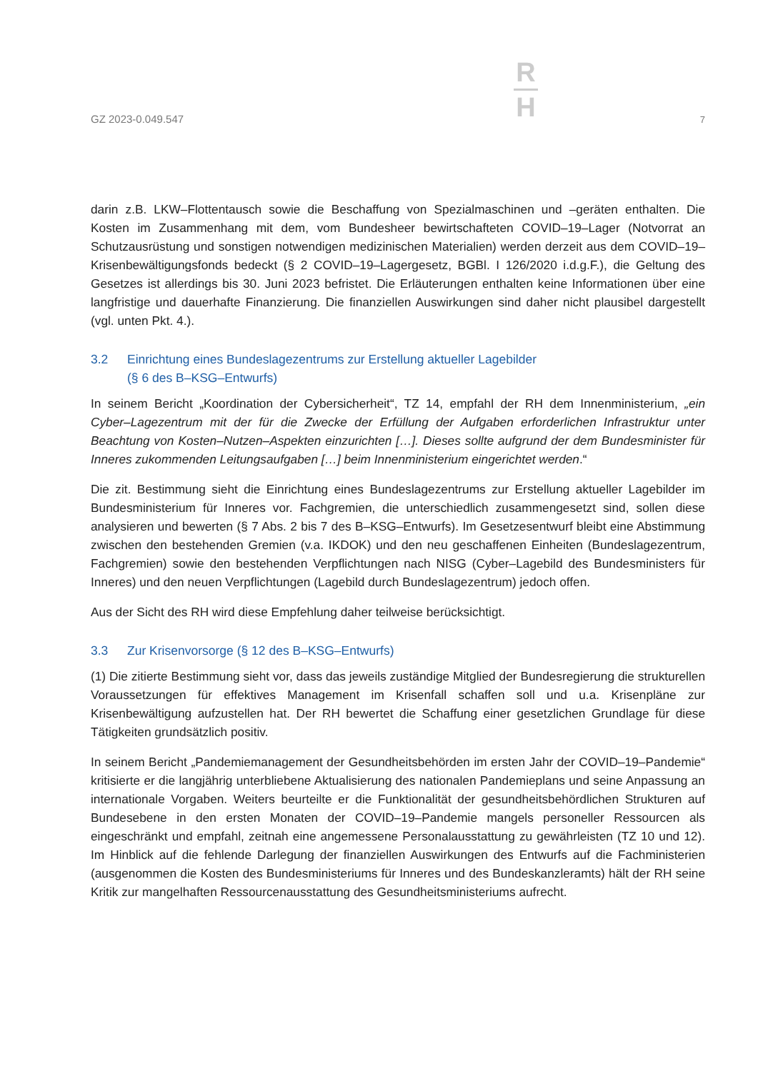GZ 2023-0.049.547
R
H
7
darin z.B. LKW–Flottentausch sowie die Beschaffung von Spezialmaschinen und –geräten enthalten. Die Kosten im Zusammenhang mit dem, vom Bundesheer bewirtschafteten COVID–19–Lager (Notvorrat an Schutzausrüstung und sonstigen notwendigen medizinischen Materialien) werden derzeit aus dem COVID–19–Krisenbewältigungsfonds bedeckt (§ 2 COVID–19–Lagergesetz, BGBl. I 126/2020 i.d.g.F.), die Geltung des Gesetzes ist allerdings bis 30. Juni 2023 befristet. Die Erläuterungen enthalten keine Informationen über eine langfristige und dauerhafte Finanzierung. Die finanziellen Auswirkungen sind daher nicht plausibel dargestellt (vgl. unten Pkt. 4.).
3.2 Einrichtung eines Bundeslagezentrums zur Erstellung aktueller Lagebilder
(§ 6 des B–KSG–Entwurfs)
In seinem Bericht „Koordination der Cybersicherheit“, TZ 14, empfahl der RH dem Innenministerium, „ein Cyber–Lagezentrum mit der für die Zwecke der Erfüllung der Aufgaben erforderlichen Infrastruktur unter Beachtung von Kosten–Nutzen–Aspekten einzurichten […]. Dieses sollte aufgrund der dem Bundesminister für Inneres zukommenden Leitungsaufgaben […] beim Innenministerium eingerichtet werden.“
Die zit. Bestimmung sieht die Einrichtung eines Bundeslagezentrums zur Erstellung aktueller Lagebilder im Bundesministerium für Inneres vor. Fachgremien, die unterschiedlich zusammengesetzt sind, sollen diese analysieren und bewerten (§ 7 Abs. 2 bis 7 des B–KSG–Entwurfs). Im Gesetzesentwurf bleibt eine Abstimmung zwischen den bestehenden Gremien (v.a. IKDOK) und den neu geschaffenen Einheiten (Bundeslagezentrum, Fachgremien) sowie den bestehenden Verpflichtungen nach NISG (Cyber–Lagebild des Bundesministers für Inneres) und den neuen Verpflichtungen (Lagebild durch Bundeslagezentrum) jedoch offen.
Aus der Sicht des RH wird diese Empfehlung daher teilweise berücksichtigt.
3.3 Zur Krisenvorsorge (§ 12 des B–KSG–Entwurfs)
(1) Die zitierte Bestimmung sieht vor, dass das jeweils zuständige Mitglied der Bundesregierung die strukturellen Voraussetzungen für effektives Management im Krisenfall schaffen soll und u.a. Krisenpläne zur Krisenbewältigung aufzustellen hat. Der RH bewertet die Schaffung einer gesetzlichen Grundlage für diese Tätigkeiten grundsätzlich positiv.
In seinem Bericht „Pandemiemanagement der Gesundheitsbehörden im ersten Jahr der COVID–19–Pandemie“ kritisierte er die langjährig unterbliebene Aktualisierung des nationalen Pandemieplans und seine Anpassung an internationale Vorgaben. Weiters beurteilte er die Funktionalität der gesundheitsbehördlichen Strukturen auf Bundesebene in den ersten Monaten der COVID–19–Pandemie mangels personeller Ressourcen als eingeschränkt und empfahl, zeitnah eine angemessene Personalausstattung zu gewährleisten (TZ 10 und 12). Im Hinblick auf die fehlende Darlegung der finanziellen Auswirkungen des Entwurfs auf die Fachministerien (ausgenommen die Kosten des Bundesministeriums für Inneres und des Bundeskanzleramts) hält der RH seine Kritik zur mangelhaften Ressourcenausstattung des Gesundheitsministeriums aufrecht.